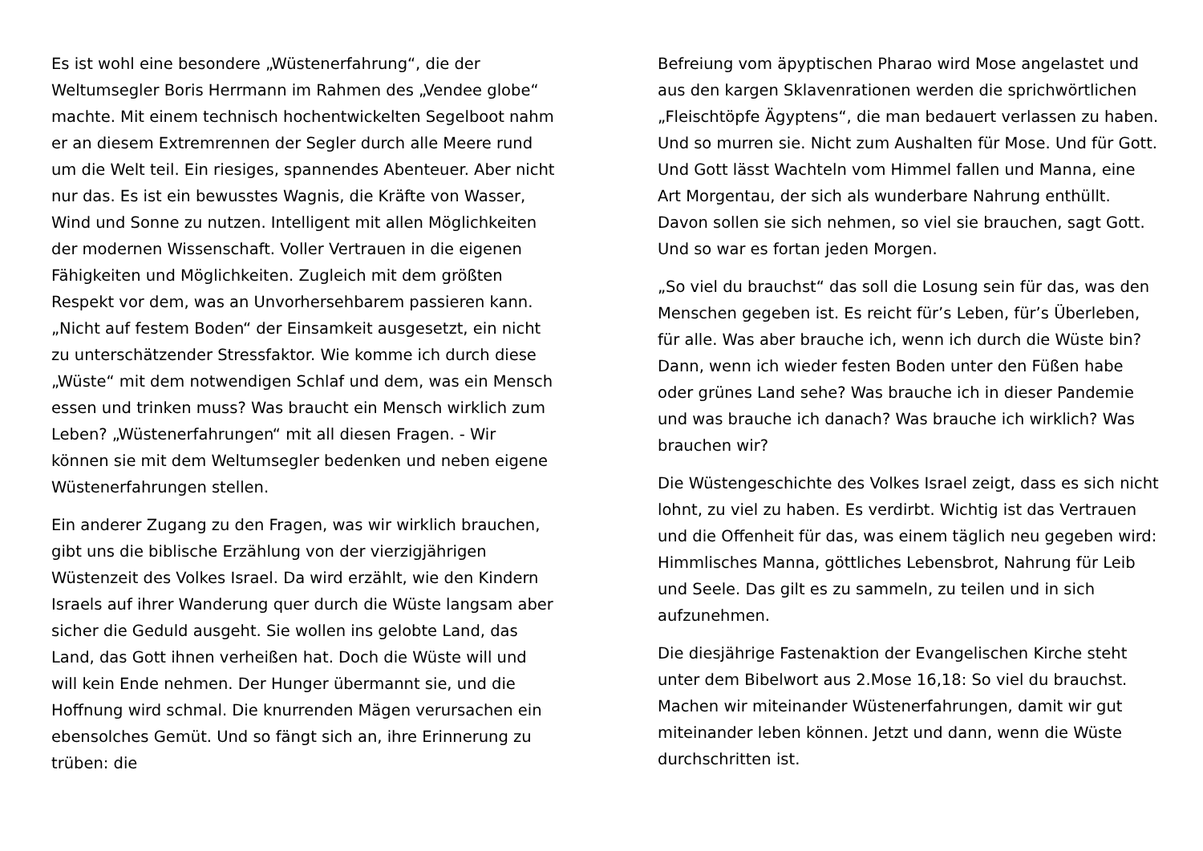Es ist wohl eine besondere „Wüstenerfahrung“, die der Weltumsegler Boris Herrmann im Rahmen des „Vendee globe“ machte. Mit einem technisch hochentwickelten Segelboot nahm er an diesem Extremrennen der Segler durch alle Meere rund um die Welt teil. Ein riesiges, spannendes Abenteuer. Aber nicht nur das. Es ist ein bewusstes Wagnis, die Kräfte von Wasser, Wind und Sonne zu nutzen. Intelligent mit allen Möglichkeiten der modernen Wissenschaft. Voller Vertrauen in die eigenen Fähigkeiten und Möglichkeiten. Zugleich mit dem größten Respekt vor dem, was an Unvorhersehbarem passieren kann. „Nicht auf festem Boden“ der Einsamkeit ausgesetzt, ein nicht zu unterschätzender Stressfaktor. Wie komme ich durch diese „Wüste“ mit dem notwendigen Schlaf und dem, was ein Mensch essen und trinken muss? Was braucht ein Mensch wirklich zum Leben? „Wüstenerfahrungen“ mit all diesen Fragen. - Wir können sie mit dem Weltumsegler bedenken und neben eigene Wüstenerfahrungen stellen.
Ein anderer Zugang zu den Fragen, was wir wirklich brauchen, gibt uns die biblische Erzählung von der vierzigjährigen Wüstenzeit des Volkes Israel. Da wird erzählt, wie den Kindern Israels auf ihrer Wanderung quer durch die Wüste langsam aber sicher die Geduld ausgeht. Sie wollen ins gelobte Land, das Land, das Gott ihnen verheißen hat. Doch die Wüste will und will kein Ende nehmen. Der Hunger übermannt sie, und die Hoffnung wird schmal. Die knurrenden Mägen verursachen ein ebensolches Gemüt. Und so fängt sich an, ihre Erinnerung zu trüben: die
Befreiung vom äpyptischen Pharao wird Mose angelastet und aus den kargen Sklavenrationen werden die sprichwörtlichen „Fleischtöpfe Ägyptens“, die man bedauert verlassen zu haben. Und so murren sie. Nicht zum Aushalten für Mose. Und für Gott. Und Gott lässt Wachteln vom Himmel fallen und Manna, eine Art Morgentau, der sich als wunderbare Nahrung enthüllt. Davon sollen sie sich nehmen, so viel sie brauchen, sagt Gott. Und so war es fortan jeden Morgen.
„So viel du brauchst“ das soll die Losung sein für das, was den Menschen gegeben ist. Es reicht für’s Leben, für’s Überleben, für alle. Was aber brauche ich, wenn ich durch die Wüste bin? Dann, wenn ich wieder festen Boden unter den Füßen habe oder grünes Land sehe? Was brauche ich in dieser Pandemie und was brauche ich danach? Was brauche ich wirklich? Was brauchen wir?
Die Wüstengeschichte des Volkes Israel zeigt, dass es sich nicht lohnt, zu viel zu haben. Es verdirbt. Wichtig ist das Vertrauen und die Offenheit für das, was einem täglich neu gegeben wird: Himmlisches Manna, göttliches Lebensbrot, Nahrung für Leib und Seele. Das gilt es zu sammeln, zu teilen und in sich aufzunehmen.
Die diesjährige Fastenaktion der Evangelischen Kirche steht unter dem Bibelwort aus 2.Mose 16,18: So viel du brauchst. Machen wir miteinander Wüstenerfahrungen, damit wir gut miteinander leben können. Jetzt und dann, wenn die Wüste durchschritten ist.